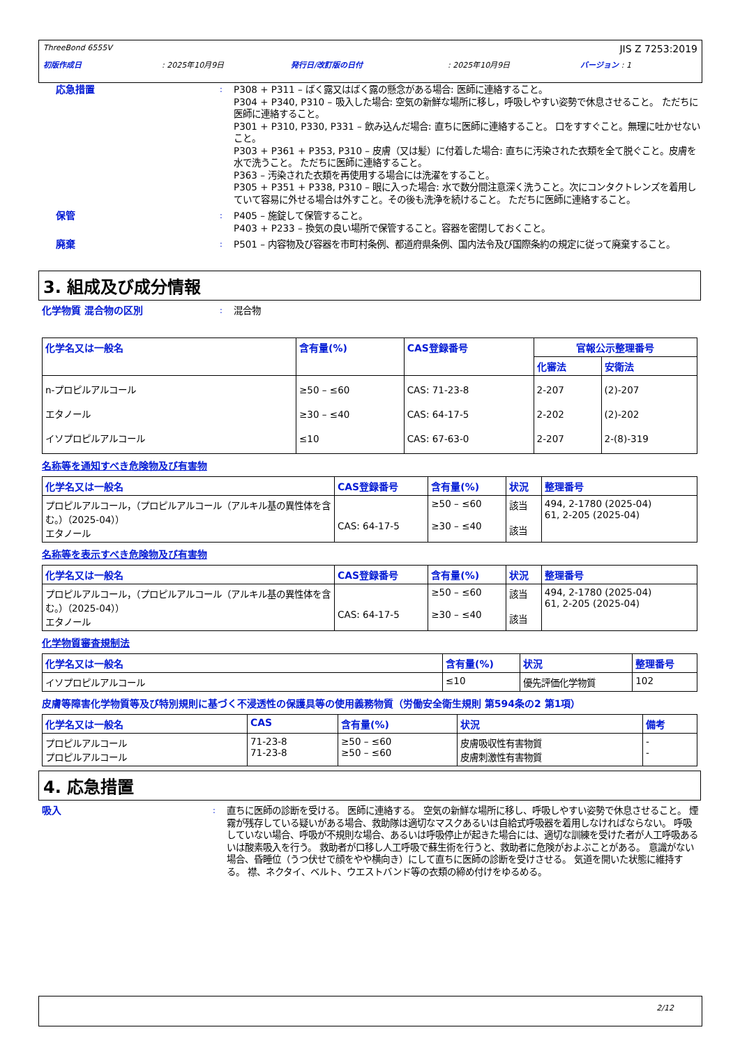ThreeBond 6555V JIS Z 7253:2019
初版作成日: 2025年10月9日 発行日/改訂版の日付: 2025年10月9日 バージョン : 1
応急措置
:
P308 + P311 – ばく露又はばく露の懸念がある場合: 医師に連絡すること。
P304 + P340, P310 – 吸入した場合: 空気の新鮮な場所に移し，呼吸しやすい姿勢で休息させること。 ただちに医師に連絡すること。
P301 + P310, P330, P331 – 飲み込んだ場合: 直ちに医師に連絡すること。 口をすすぐこと。無理に吐かせないこと。
P303 + P361 + P353, P310 – 皮膚（又は髪）に付着した場合: 直ちに汚染された衣類を全て脱ぐこと。皮膚を水で洗うこと。 ただちに医師に連絡すること。
P363 – 汚染された衣類を再使用する場合には洗濯をすること。
P305 + P351 + P338, P310 – 眼に入った場合: 水で数分間注意深く洗うこと。次にコンタクトレンズを着用していて容易に外せる場合は外すこと。その後も洗浄を続けること。 ただちに医師に連絡すること。
保管
:
P405 – 施錠して保管すること。
P403 + P233 – 換気の良い場所で保管すること。容器を密閉しておくこと。
廃棄
:
P501 – 内容物及び容器を市町村条例、都道府県条例、国内法令及び国際条約の規定に従って廃棄すること。
3. 組成及び成分情報
化学物質 混合物の区別
:
混合物
| 化学名又は一般名 | 含有量(%) | CAS登録番号 | 官報公示整理番号 | |
| --- | --- | --- | --- | --- |
| | | | 化審法 | 安衛法 |
| n-プロピルアルコール エタノール イソプロピルアルコール | ≥50 – ≤60 ≥30 – ≤40 ≤10 | CAS: 71-23-8 CAS: 64-17-5 CAS: 67-63-0 | 2-207 2-202 2-207 | (2)-207 (2)-202 2-(8)-319 |
名称等を通知すべき危険物及び有害物
| 化学名又は一般名 | CAS登録番号 | 含有量(%) | 状況 | 整理番号 |
| --- | --- | --- | --- | --- |
| プロピルアルコール，（プロピルアルコール（アルキル基の異性体を含む。）（2025-04）） エタノール | CAS: 64-17-5 | ≥50 – ≤60 ≥30 – ≤40 | 該当 該当 | 494, 2-1780 (2025-04) 61, 2-205 (2025-04) |
名称等を表示すべき危険物及び有害物
| 化学名又は一般名 | CAS登録番号 | 含有量(%) | 状況 | 整理番号 |
| --- | --- | --- | --- | --- |
| プロピルアルコール，（プロピルアルコール（アルキル基の異性体を含む。）（2025-04）） エタノール | CAS: 64-17-5 | ≥50 – ≤60 ≥30 – ≤40 | 該当 該当 | 494, 2-1780 (2025-04) 61, 2-205 (2025-04) |
化学物質審査規制法
| 化学名又は一般名 | 含有量(%) | 状況 | 整理番号 |
| --- | --- | --- | --- |
| イソプロピルアルコール | ≤10 | 優先評価化学物質 | 102 |
皮膚等障害化学物質等及び特別規則に基づく不浸透性の保護具等の使用義務物質（労働安全衛生規則 第594条の2 第1項）
| 化学名又は一般名 | CAS | 含有量(%) | 状況 | 備考 |
| --- | --- | --- | --- | --- |
| プロピルアルコール プロピルアルコール | 71-23-8 71-23-8 | ≥50 – ≤60 ≥50 – ≤60 | 皮膚吸収性有害物質 皮膚刺激性有害物質 | - - |
4. 応急措置
吸入
:
直ちに医師の診断を受ける。 医師に連絡する。 空気の新鮮な場所に移し、呼吸しやすい姿勢で休息させること。 煙霧が残存している疑いがある場合、救助隊は適切なマスクあるいは自給式呼吸器を着用しなければならない。 呼吸していない場合、呼吸が不規則な場合、あるいは呼吸停止が起きた場合には、適切な訓練を受けた者が人工呼吸あるいは酸素吸入を行う。 救助者が口移し人工呼吸で蘇生術を行うと、救助者に危険がおよぶことがある。 意識がない場合、昏睡位（うつ伏せで顔をやや横向き）にして直ちに医師の診断を受けさせる。 気道を開いた状態に維持する。 襟、ネクタイ、ベルト、ウエストバンド等の衣類の締め付けをゆるめる。
2/12